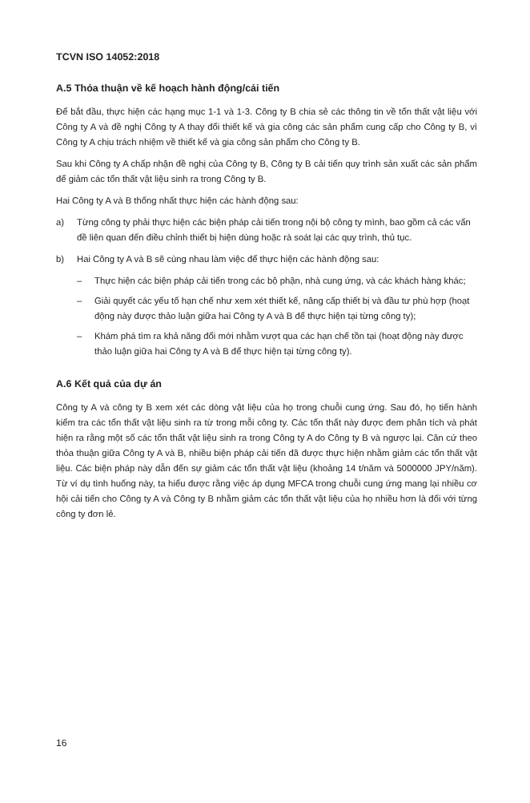TCVN ISO 14052:2018
A.5 Thỏa thuận về kế hoạch hành động/cải tiến
Để bắt đầu, thực hiện các hạng mục 1-1 và 1-3. Công ty B chia sẻ các thông tin về tổn thất vật liệu với Công ty A và đề nghị Công ty A thay đổi thiết kế và gia công các sản phẩm cung cấp cho Công ty B, vì Công ty A chịu trách nhiệm về thiết kế và gia công sản phẩm cho Công ty B.
Sau khi Công ty A chấp nhận đề nghị của Công ty B, Công ty B cải tiến quy trình sản xuất các sản phẩm để giảm các tổn thất vật liệu sinh ra trong Công ty B.
Hai Công ty A và B thống nhất thực hiện các hành động sau:
a) Từng công ty phải thực hiện các biện pháp cải tiến trong nội bộ công ty mình, bao gồm cả các vấn đề liên quan đến điều chỉnh thiết bị hiện dùng hoặc rà soát lại các quy trình, thủ tục.
b) Hai Công ty A và B sẽ cùng nhau làm việc để thực hiện các hành động sau:
– Thực hiện các biện pháp cải tiến trong các bộ phận, nhà cung ứng, và các khách hàng khác;
– Giải quyết các yếu tố hạn chế như xem xét thiết kế, nâng cấp thiết bị và đầu tư phù hợp (hoạt động này được thảo luận giữa hai Công ty A và B để thực hiện tại từng công ty);
– Khám phá tìm ra khả năng đổi mới nhằm vượt qua các hạn chế tồn tại (hoạt động này được thảo luận giữa hai Công ty A và B để thực hiện tại từng công ty).
A.6 Kết quả của dự án
Công ty A và công ty B xem xét các dòng vật liệu của họ trong chuỗi cung ứng. Sau đó, họ tiến hành kiểm tra các tổn thất vật liệu sinh ra từ trong mỗi công ty. Các tổn thất này được đem phân tích và phát hiện ra rằng một số các tổn thất vật liệu sinh ra trong Công ty A do Công ty B và ngược lại. Căn cứ theo thỏa thuận giữa Công ty A và B, nhiều biện pháp cải tiến đã được thực hiện nhằm giảm các tổn thất vật liệu. Các biện pháp này dẫn đến sự giảm các tổn thất vật liệu (khoảng 14 t/năm và 5000000 JPY/năm). Từ ví dụ tình huống này, ta hiểu được rằng việc áp dụng MFCA trong chuỗi cung ứng mang lại nhiều cơ hội cải tiến cho Công ty A và Công ty B nhằm giảm các tổn thất vật liệu của họ nhiều hơn là đối với từng công ty đơn lẻ.
16